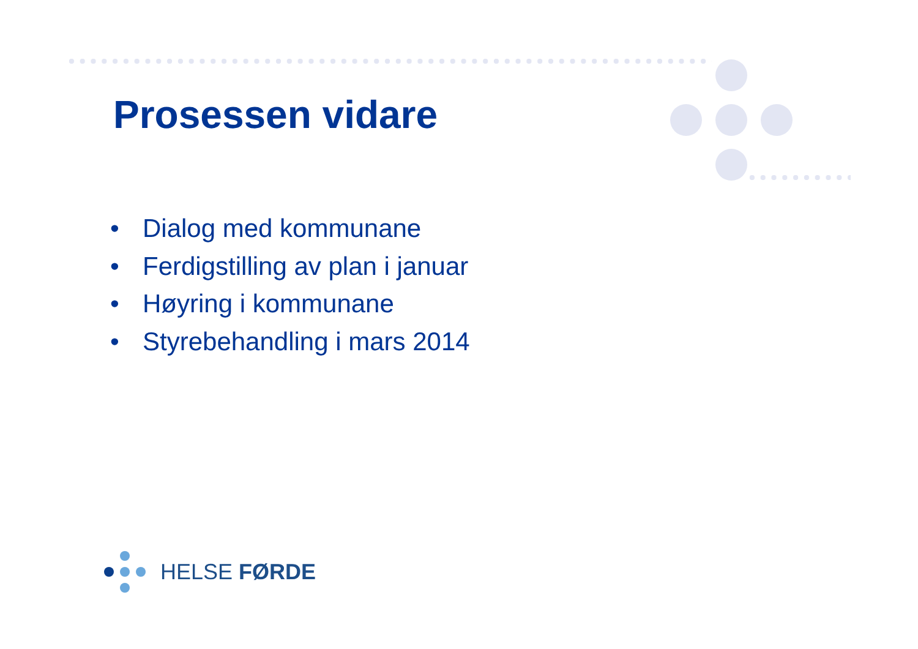Prosessen vidare
• Dialog med kommunane
• Ferdigstilling av plan i januar
• Høyring i kommunane
• Styrebehandling i mars 2014
HELSE FØRDE